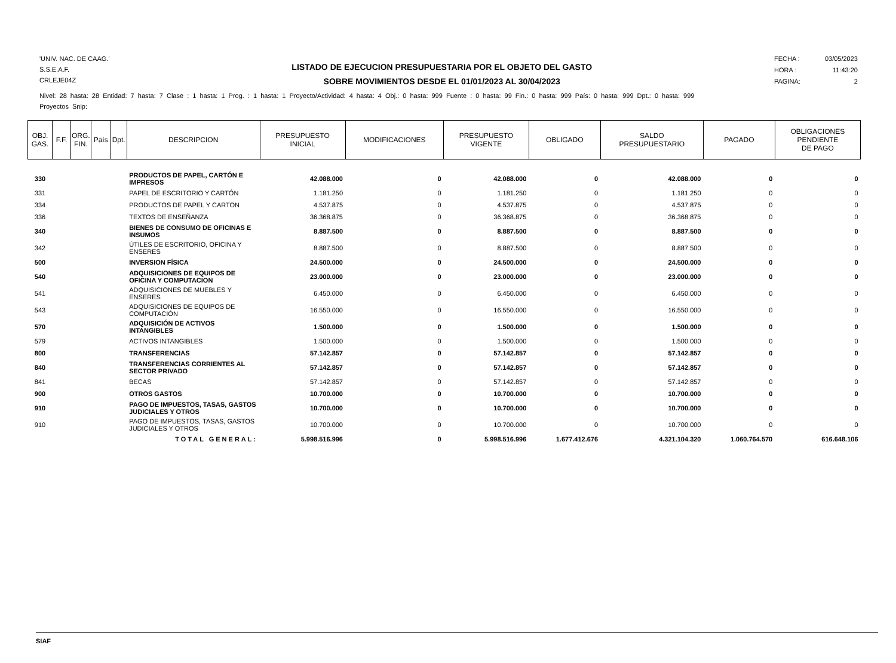'UNIV. NAC. DE CAAG.'
S.S.E.A.F.
CRLEJE04Z
LISTADO DE EJECUCION PRESUPUESTARIA POR EL OBJETO DEL GASTO
SOBRE MOVIMIENTOS DESDE EL 01/01/2023 AL 30/04/2023
FECHA : 03/05/2023
HORA : 11:43:20
PAGINA: 2
Nivel: 28 hasta: 28 Entidad: 7 hasta: 7 Clase : 1 hasta: 1 Prog. : 1 hasta: 1 Proyecto/Actividad: 4 hasta: 4 Obj.: 0 hasta: 999 Fuente : 0 hasta: 99 Fin.: 0 hasta: 999 País: 0 hasta: 999 Dpt.: 0 hasta: 999
Proyectos Snip:
| OBJ. GAS. | F.F. | ORG. FIN. | País | Dpt. | DESCRIPCION | PRESUPUESTO INICIAL | MODIFICACIONES | PRESUPUESTO VIGENTE | OBLIGADO | SALDO PRESUPUESTARIO | PAGADO | OBLIGACIONES PENDIENTE DE PAGO |
| --- | --- | --- | --- | --- | --- | --- | --- | --- | --- | --- | --- | --- |
| 330 | | | | | PRODUCTOS DE PAPEL, CARTÓN E IMPRESOS | 42.088.000 | 0 | 42.088.000 | 0 | 42.088.000 | 0 | 0 |
| 331 | | | | | PAPEL DE ESCRITORIO Y CARTÓN | 1.181.250 | 0 | 1.181.250 | 0 | 1.181.250 | 0 | 0 |
| 334 | | | | | PRODUCTOS DE PAPEL Y CARTON | 4.537.875 | 0 | 4.537.875 | 0 | 4.537.875 | 0 | 0 |
| 336 | | | | | TEXTOS DE ENSEÑANZA | 36.368.875 | 0 | 36.368.875 | 0 | 36.368.875 | 0 | 0 |
| 340 | | | | | BIENES DE CONSUMO DE OFICINAS E INSUMOS | 8.887.500 | 0 | 8.887.500 | 0 | 8.887.500 | 0 | 0 |
| 342 | | | | | ÚTILES DE ESCRITORIO, OFICINA Y ENSERES | 8.887.500 | 0 | 8.887.500 | 0 | 8.887.500 | 0 | 0 |
| 500 | | | | | INVERSION FÍSICA | 24.500.000 | 0 | 24.500.000 | 0 | 24.500.000 | 0 | 0 |
| 540 | | | | | ADQUISICIONES DE EQUIPOS DE OFICINA Y COMPUTACION | 23.000.000 | 0 | 23.000.000 | 0 | 23.000.000 | 0 | 0 |
| 541 | | | | | ADQUISICIONES DE MUEBLES Y ENSERES | 6.450.000 | 0 | 6.450.000 | 0 | 6.450.000 | 0 | 0 |
| 543 | | | | | ADQUISICIONES DE EQUIPOS DE COMPUTACIÓN | 16.550.000 | 0 | 16.550.000 | 0 | 16.550.000 | 0 | 0 |
| 570 | | | | | ADQUISICIÓN DE ACTIVOS INTANGIBLES | 1.500.000 | 0 | 1.500.000 | 0 | 1.500.000 | 0 | 0 |
| 579 | | | | | ACTIVOS INTANGIBLES | 1.500.000 | 0 | 1.500.000 | 0 | 1.500.000 | 0 | 0 |
| 800 | | | | | TRANSFERENCIAS | 57.142.857 | 0 | 57.142.857 | 0 | 57.142.857 | 0 | 0 |
| 840 | | | | | TRANSFERENCIAS CORRIENTES AL SECTOR PRIVADO | 57.142.857 | 0 | 57.142.857 | 0 | 57.142.857 | 0 | 0 |
| 841 | | | | | BECAS | 57.142.857 | 0 | 57.142.857 | 0 | 57.142.857 | 0 | 0 |
| 900 | | | | | OTROS GASTOS | 10.700.000 | 0 | 10.700.000 | 0 | 10.700.000 | 0 | 0 |
| 910 | | | | | PAGO DE IMPUESTOS, TASAS, GASTOS JUDICIALES Y OTROS | 10.700.000 | 0 | 10.700.000 | 0 | 10.700.000 | 0 | 0 |
| 910 | | | | | PAGO DE IMPUESTOS, TASAS, GASTOS JUDICIALES Y OTROS | 10.700.000 | 0 | 10.700.000 | 0 | 10.700.000 | 0 | 0 |
| TOTAL GENERAL: | | | | | | 5.998.516.996 | 0 | 5.998.516.996 | 1.677.412.676 | 4.321.104.320 | 1.060.764.570 | 616.648.106 |
SIAF